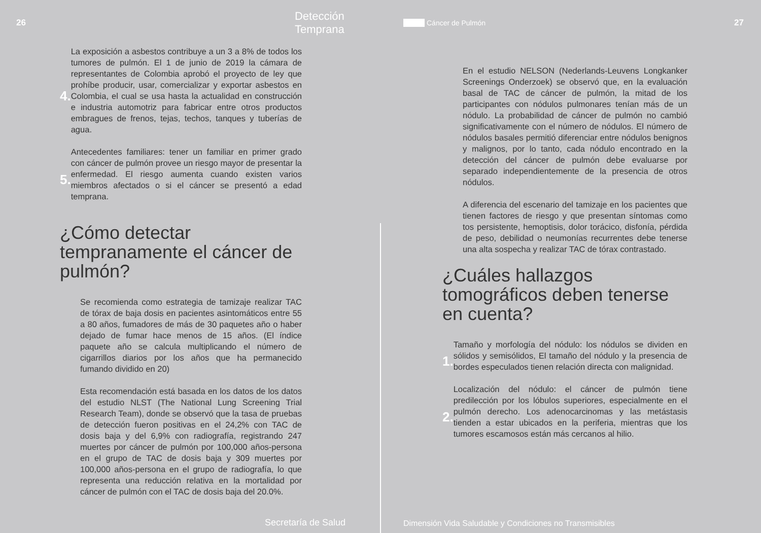26 Detección Temprana
4.
La exposición a asbestos contribuye a un 3 a 8% de todos los tumores de pulmón. El 1 de junio de 2019 la cámara de representantes de Colombia aprobó el proyecto de ley que prohíbe producir, usar, comercializar y exportar asbestos en Colombia, el cual se usa hasta la actualidad en construcción e industria automotriz para fabricar entre otros productos embragues de frenos, tejas, techos, tanques y tuberías de agua.
5.
Antecedentes familiares: tener un familiar en primer grado con cáncer de pulmón provee un riesgo mayor de presentar la enfermedad. El riesgo aumenta cuando existen varios miembros afectados o si el cáncer se presentó a edad temprana.
¿Cómo detectar tempranamente el cáncer de pulmón?
Se recomienda como estrategia de tamizaje realizar TAC de tórax de baja dosis en pacientes asintomáticos entre 55 a 80 años, fumadores de más de 30 paquetes año o haber dejado de fumar hace menos de 15 años. (El índice paquete año se calcula multiplicando el número de cigarrillos diarios por los años que ha permanecido fumando dividido en 20)
Esta recomendación está basada en los datos de los datos del estudio NLST (The National Lung Screening Trial Research Team), donde se observó que la tasa de pruebas de detección fueron positivas en el 24,2% con TAC de dosis baja y del 6,9% con radiografía, registrando 247 muertes por cáncer de pulmón por 100,000 años-persona en el grupo de TAC de dosis baja y 309 muertes por 100,000 años-persona en el grupo de radiografía, lo que representa una reducción relativa en la mortalidad por cáncer de pulmón con el TAC de dosis baja del 20.0%.
Secretaría de Salud
Cáncer de Pulmón 27
En el estudio NELSON (Nederlands-Leuvens Longkanker Screenings Onderzoek) se observó que, en la evaluación basal de TAC de cáncer de pulmón, la mitad de los participantes con nódulos pulmonares tenían más de un nódulo. La probabilidad de cáncer de pulmón no cambió significativamente con el número de nódulos. El número de nódulos basales permitió diferenciar entre nódulos benignos y malignos, por lo tanto, cada nódulo encontrado en la detección del cáncer de pulmón debe evaluarse por separado independientemente de la presencia de otros nódulos.
A diferencia del escenario del tamizaje en los pacientes que tienen factores de riesgo y que presentan síntomas como tos persistente, hemoptisis, dolor torácico, disfonía, pérdida de peso, debilidad o neumonías recurrentes debe tenerse una alta sospecha y realizar TAC de tórax contrastado.
¿Cuáles hallazgos tomográficos deben tenerse en cuenta?
1.
Tamaño y morfología del nódulo: los nódulos se dividen en sólidos y semisólidos, El tamaño del nódulo y la presencia de bordes especulados tienen relación directa con malignidad.
2.
Localización del nódulo: el cáncer de pulmón tiene predilección por los lóbulos superiores, especialmente en el pulmón derecho. Los adenocarcinomas y las metástasis tienden a estar ubicados en la periferia, mientras que los tumores escamosos están más cercanos al hilio.
Dimensión Vida Saludable y Condiciones no Transmisibles